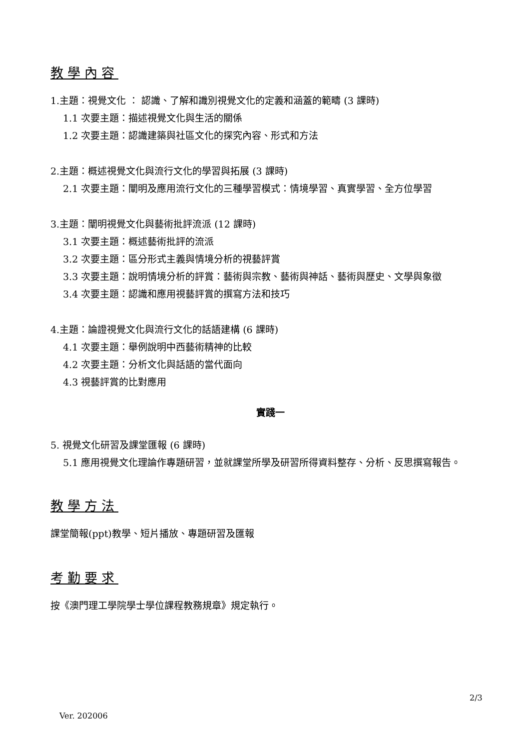教學內容
1.主題：視覺文化 ： 認識、了解和識別視覺文化的定義和涵蓋的範疇 (3 課時)
1.1 次要主題：描述視覺文化與生活的關係
1.2 次要主題：認識建築與社區文化的探究內容、形式和方法
2.主題：概述視覺文化與流行文化的學習與拓展 (3 課時)
2.1 次要主題：闡明及應用流行文化的三種學習模式：情境學習、真實學習、全方位學習
3.主題：闡明視覺文化與藝術批評流派 (12 課時)
3.1 次要主題：概述藝術批評的流派
3.2 次要主題：區分形式主義與情境分析的視藝評賞
3.3 次要主題：說明情境分析的評賞：藝術與宗教、藝術與神話、藝術與歷史、文學與象徵
3.4 次要主題：認識和應用視藝評賞的撰寫方法和技巧
4.主題：論證視覺文化與流行文化的話語建構 (6 課時)
4.1 次要主題：舉例說明中西藝術精神的比較
4.2 次要主題：分析文化與話語的當代面向
4.3 視藝評賞的比對應用
實踐一
5. 視覺文化研習及課堂匯報 (6 課時)
5.1 應用視覺文化理論作專題研習，並就課堂所學及研習所得資料整存、分析、反思撰寫報告。
教學方法
課堂簡報(ppt)教學、短片播放、專題研習及匯報
考勤要求
按《澳門理工學院學士學位課程教務規章》規定執行。
2/3
Ver. 202006